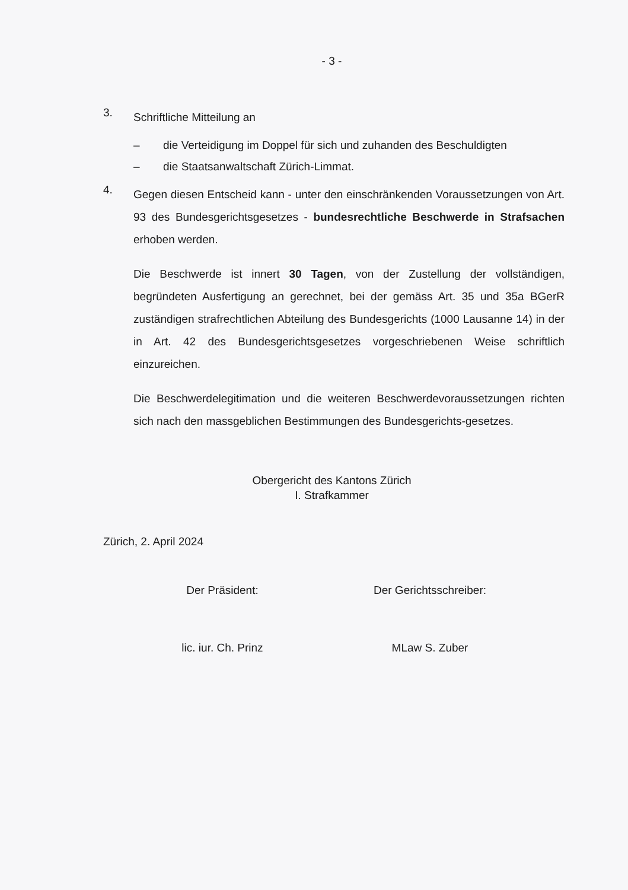- 3 -
3.
Schriftliche Mitteilung an
– die Verteidigung im Doppel für sich und zuhanden des Beschuldigten
– die Staatsanwaltschaft Zürich-Limmat.
4.
Gegen diesen Entscheid kann - unter den einschränkenden Voraussetzungen von Art. 93 des Bundesgerichtsgesetzes - bundesrechtliche Beschwerde in Strafsachen erhoben werden.
Die Beschwerde ist innert 30 Tagen, von der Zustellung der vollständigen, begründeten Ausfertigung an gerechnet, bei der gemäss Art. 35 und 35a BGerR zuständigen strafrechtlichen Abteilung des Bundesgerichts (1000 Lausanne 14) in der in Art. 42 des Bundesgerichtsgesetzes vorgeschriebenen Weise schriftlich einzureichen.
Die Beschwerdelegitimation und die weiteren Beschwerdevoraussetzungen richten sich nach den massgeblichen Bestimmungen des Bundesgerichts-gesetzes.
Obergericht des Kantons Zürich
I. Strafkammer
Zürich, 2. April 2024
Der Präsident:
lic. iur. Ch. Prinz
Der Gerichtsschreiber:
MLaw S. Zuber